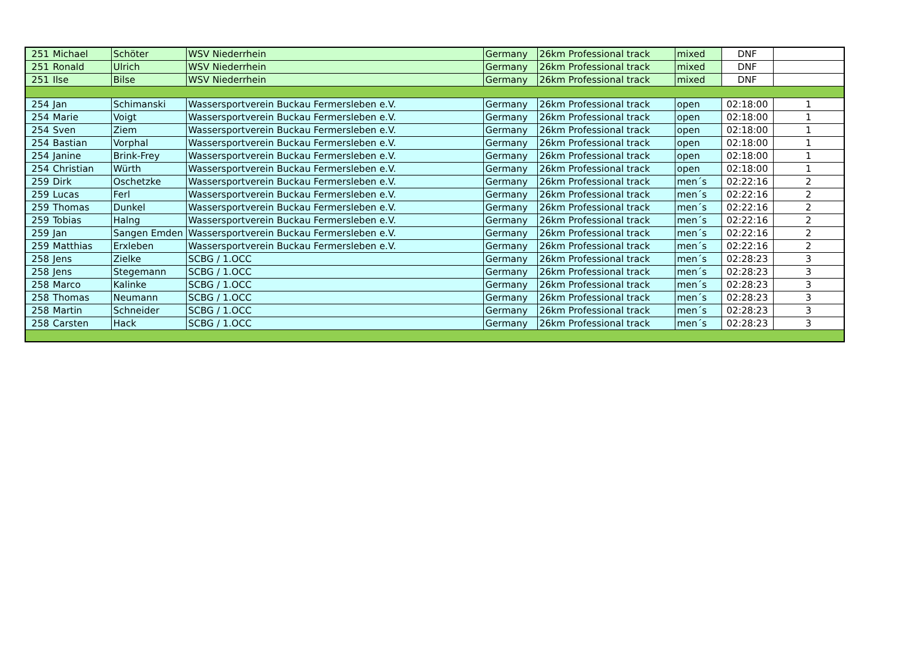| 251 | Michael | Schöter | WSV Niederrhein | Germany | 26km Professional track | mixed | DNF | |
| 251 | Ronald | Ulrich | WSV Niederrhein | Germany | 26km Professional track | mixed | DNF | |
| 251 | Ilse | Bilse | WSV Niederrhein | Germany | 26km Professional track | mixed | DNF | |
| 254 | Jan | Schimanski | Wassersportverein Buckau Fermersleben e.V. | Germany | 26km Professional track | open | 02:18:00 | 1 |
| 254 | Marie | Voigt | Wassersportverein Buckau Fermersleben e.V. | Germany | 26km Professional track | open | 02:18:00 | 1 |
| 254 | Sven | Ziem | Wassersportverein Buckau Fermersleben e.V. | Germany | 26km Professional track | open | 02:18:00 | 1 |
| 254 | Bastian | Vorphal | Wassersportverein Buckau Fermersleben e.V. | Germany | 26km Professional track | open | 02:18:00 | 1 |
| 254 | Janine | Brink-Frey | Wassersportverein Buckau Fermersleben e.V. | Germany | 26km Professional track | open | 02:18:00 | 1 |
| 254 | Christian | Würth | Wassersportverein Buckau Fermersleben e.V. | Germany | 26km Professional track | open | 02:18:00 | 1 |
| 259 | Dirk | Oschetzke | Wassersportverein Buckau Fermersleben e.V. | Germany | 26km Professional track | men´s | 02:22:16 | 2 |
| 259 | Lucas | Ferl | Wassersportverein Buckau Fermersleben e.V. | Germany | 26km Professional track | men´s | 02:22:16 | 2 |
| 259 | Thomas | Dunkel | Wassersportverein Buckau Fermersleben e.V. | Germany | 26km Professional track | men´s | 02:22:16 | 2 |
| 259 | Tobias | Halng | Wassersportverein Buckau Fermersleben e.V. | Germany | 26km Professional track | men´s | 02:22:16 | 2 |
| 259 | Jan | Sangen Emden | Wassersportverein Buckau Fermersleben e.V. | Germany | 26km Professional track | men´s | 02:22:16 | 2 |
| 259 | Matthias | Erxleben | Wassersportverein Buckau Fermersleben e.V. | Germany | 26km Professional track | men´s | 02:22:16 | 2 |
| 258 | Jens | Zielke | SCBG / 1.OCC | Germany | 26km Professional track | men´s | 02:28:23 | 3 |
| 258 | Jens | Stegemann | SCBG / 1.OCC | Germany | 26km Professional track | men´s | 02:28:23 | 3 |
| 258 | Marco | Kalinke | SCBG / 1.OCC | Germany | 26km Professional track | men´s | 02:28:23 | 3 |
| 258 | Thomas | Neumann | SCBG / 1.OCC | Germany | 26km Professional track | men´s | 02:28:23 | 3 |
| 258 | Martin | Schneider | SCBG / 1.OCC | Germany | 26km Professional track | men´s | 02:28:23 | 3 |
| 258 | Carsten | Hack | SCBG / 1.OCC | Germany | 26km Professional track | men´s | 02:28:23 | 3 |